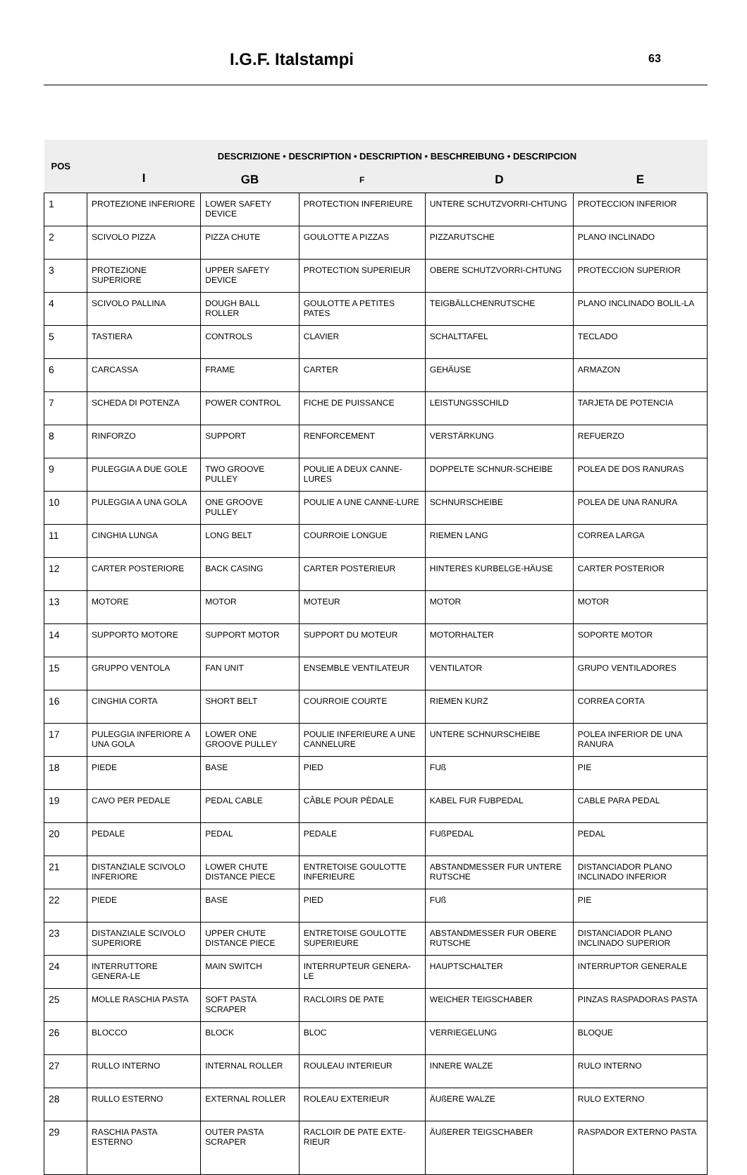I.G.F. Italstampi 63
| POS | DESCRIZIONE • DESCRIPTION • DESCRIPTION • BESCHREIBUNG • DESCRIPCION | | | | |
| --- | --- | --- | --- | --- | --- |
| | I | GB | F | D | E |
| 1 | PROTEZIONE INFERIORE | LOWER SAFETY DEVICE | PROTECTION INFERIEURE | UNTERE SCHUTZVORRI-CHTUNG | PROTECCION INFERIOR |
| 2 | SCIVOLO PIZZA | PIZZA CHUTE | GOULOTTE A PIZZAS | PIZZARUTSCHE | PLANO INCLINADO |
| 3 | PROTEZIONE SUPERIORE | UPPER SAFETY DEVICE | PROTECTION SUPERIEUR | OBERE SCHUTZVORRI-CHTUNG | PROTECCION SUPERIOR |
| 4 | SCIVOLO PALLINA | DOUGH BALL ROLLER | GOULOTTE A PETITES PATES | TEIGBÄLLCHENRUTSCHE | PLANO INCLINADO BOLIL-LA |
| 5 | TASTIERA | CONTROLS | CLAVIER | SCHALTTAFEL | TECLADO |
| 6 | CARCASSA | FRAME | CARTER | GEHÄUSE | ARMAZON |
| 7 | SCHEDA DI POTENZA | POWER CONTROL | FICHE DE PUISSANCE | LEISTUNGSSCHILD | TARJETA DE POTENCIA |
| 8 | RINFORZO | SUPPORT | RENFORCEMENT | VERSTÄRKUNG | REFUERZO |
| 9 | PULEGGIA A DUE GOLE | TWO GROOVE PULLEY | POULIE A DEUX CANNE-LURES | DOPPELTE SCHNUR-SCHEIBE | POLEA DE DOS RANURAS |
| 10 | PULEGGIA A UNA GOLA | ONE GROOVE PULLEY | POULIE A UNE CANNE-LURE | SCHNURSCHEIBE | POLEA DE UNA RANURA |
| 11 | CINGHIA LUNGA | LONG BELT | COURROIE LONGUE | RIEMEN LANG | CORREA LARGA |
| 12 | CARTER POSTERIORE | BACK CASING | CARTER POSTERIEUR | HINTERES KURBELGE-HÄUSE | CARTER POSTERIOR |
| 13 | MOTORE | MOTOR | MOTEUR | MOTOR | MOTOR |
| 14 | SUPPORTO MOTORE | SUPPORT MOTOR | SUPPORT DU MOTEUR | MOTORHALTER | SOPORTE MOTOR |
| 15 | GRUPPO VENTOLA | FAN UNIT | ENSEMBLE VENTILATEUR | VENTILATOR | GRUPO VENTILADORES |
| 16 | CINGHIA CORTA | SHORT BELT | COURROIE COURTE | RIEMEN KURZ | CORREA CORTA |
| 17 | PULEGGIA INFERIORE A UNA GOLA | LOWER ONE GROOVE PULLEY | POULIE INFERIEURE A UNE CANNELURE | UNTERE SCHNURSCHEIBE | POLEA INFERIOR DE UNA RANURA |
| 18 | PIEDE | BASE | PIED | FUß | PIE |
| 19 | CAVO PER PEDALE | PEDAL CABLE | CÂBLE POUR PÈDALE | KABEL FUR FUBPEDAL | CABLE PARA PEDAL |
| 20 | PEDALE | PEDAL | PEDALE | FUßPEDAL | PEDAL |
| 21 | DISTANZIALE SCIVOLO INFERIORE | LOWER CHUTE DISTANCE PIECE | ENTRETOISE GOULOTTE INFERIEURE | ABSTANDMESSER FUR UNTERE RUTSCHE | DISTANCIADOR PLANO INCLINADO INFERIOR |
| 22 | PIEDE | BASE | PIED | FUß | PIE |
| 23 | DISTANZIALE SCIVOLO SUPERIORE | UPPER CHUTE DISTANCE PIECE | ENTRETOISE GOULOTTE SUPERIEURE | ABSTANDMESSER FUR OBERE RUTSCHE | DISTANCIADOR PLANO INCLINADO SUPERIOR |
| 24 | INTERRUTTORE GENERA-LE | MAIN SWITCH | INTERRUPTEUR GENERA-LE | HAUPTSCHALTER | INTERRUPTOR GENERALE |
| 25 | MOLLE RASCHIA PASTA | SOFT PASTA SCRAPER | RACLOIRS DE PATE | WEICHER TEIGSCHABER | PINZAS RASPADORAS PASTA |
| 26 | BLOCCO | BLOCK | BLOC | VERRIEGELUNG | BLOQUE |
| 27 | RULLO INTERNO | INTERNAL ROLLER | ROULEAU INTERIEUR | INNERE WALZE | RULO INTERNO |
| 28 | RULLO ESTERNO | EXTERNAL ROLLER | ROLEAU EXTERIEUR | ÄUßERE WALZE | RULO EXTERNO |
| 29 | RASCHIA PASTA ESTERNO | OUTER PASTA SCRAPER | RACLOIR DE PATE EXTE-RIEUR | ÄUßERER TEIGSCHABER | RASPADOR EXTERNO PASTA |